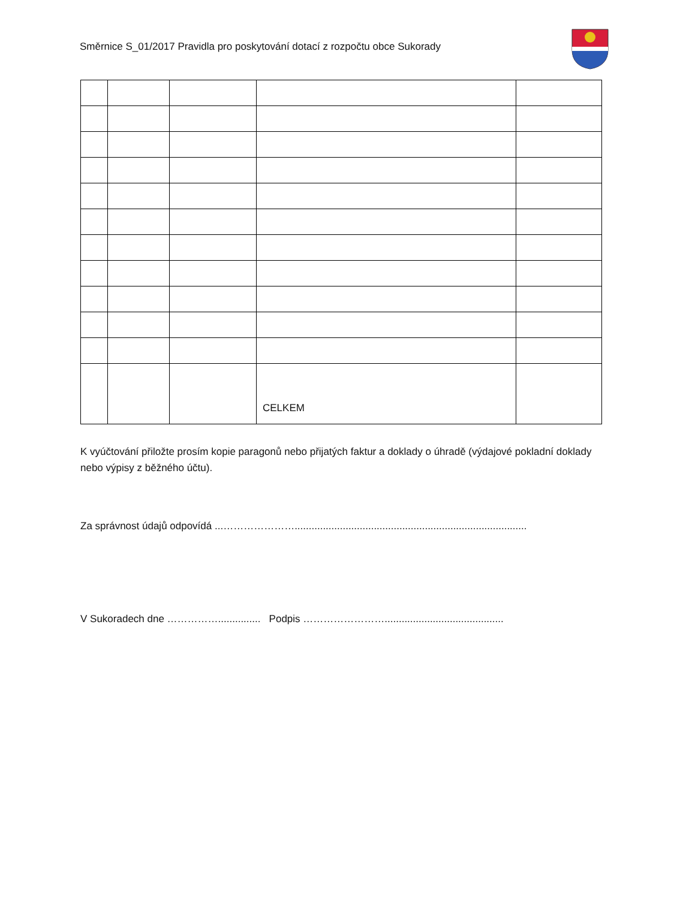Směrnice S_01/2017 Pravidla pro poskytování dotací z rozpočtu obce Sukorady
| | | | CELKEM | |
K vyúčtování přiložte prosím kopie paragonů nebo přijatých faktur a doklady o úhradě (výdajové pokladní doklady nebo výpisy z běžného účtu).
Za správnost údajů odpovídá ...…………………..................................................................................
V Sukoradech dne ……………............... Podpis ……………………..........................................